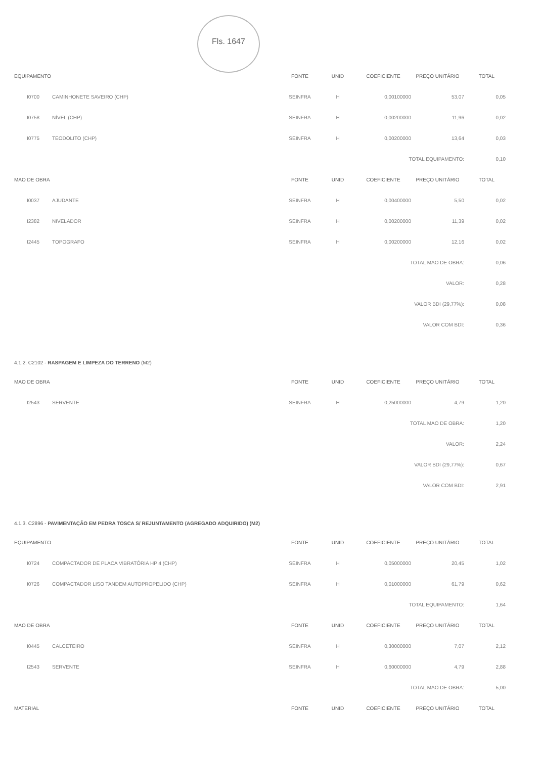Fls. 1647
| EQUIPAMENTO | | FONTE | UNID | COEFICIENTE | PREÇO UNITÁRIO | TOTAL | |
| --- | --- | --- | --- | --- | --- | --- | --- |
| I0700 | CAMINHONETE SAVEIRO (CHP) | SEINFRA | H | 0,00100000 | 53,07 | | 0,05 |
| I0758 | NÍVEL (CHP) | SEINFRA | H | 0,00200000 | 11,96 | | 0,02 |
| I0775 | TEODOLITO (CHP) | SEINFRA | H | 0,00200000 | 13,64 | | 0,03 |
| TOTAL EQUIPAMENTO: | | | | | | | 0,10 |
| MAO DE OBRA | | FONTE | UNID | COEFICIENTE | PREÇO UNITÁRIO | TOTAL | |
| I0037 | AJUDANTE | SEINFRA | H | 0,00400000 | 5,50 | | 0,02 |
| I2382 | NIVELADOR | SEINFRA | H | 0,00200000 | 11,39 | | 0,02 |
| I2445 | TOPOGRAFO | SEINFRA | H | 0,00200000 | 12,16 | | 0,02 |
| TOTAL MAO DE OBRA: | | | | | | | 0,06 |
| VALOR: | | | | | | | 0,28 |
| VALOR BDI (29,77%): | | | | | | | 0,08 |
| VALOR COM BDI: | | | | | | | 0,36 |
| 4.1.2. C2102 - RASPAGEM E LIMPEZA DO TERRENO (M2) | | | | | | | |
| MAO DE OBRA | | FONTE | UNID | COEFICIENTE | PREÇO UNITÁRIO | TOTAL | |
| I2543 | SERVENTE | SEINFRA | H | 0,25000000 | 4,79 | | 1,20 |
| TOTAL MAO DE OBRA: | | | | | | | 1,20 |
| VALOR: | | | | | | | 2,24 |
| VALOR BDI (29,77%): | | | | | | | 0,67 |
| VALOR COM BDI: | | | | | | | 2,91 |
| 4.1.3. C2896 - PAVIMENTAÇÃO EM PEDRA TOSCA S/ REJUNTAMENTO (AGREGADO ADQUIRIDO) (M2) | | | | | | | |
| EQUIPAMENTO | | FONTE | UNID | COEFICIENTE | PREÇO UNITÁRIO | TOTAL | |
| I0724 | COMPACTADOR DE PLACA VIBRATÓRIA HP 4 (CHP) | SEINFRA | H | 0,05000000 | 20,45 | | 1,02 |
| I0726 | COMPACTADOR LISO TANDEM AUTOPROPELIDO (CHP) | SEINFRA | H | 0,01000000 | 61,79 | | 0,62 |
| TOTAL EQUIPAMENTO: | | | | | | | 1,64 |
| MAO DE OBRA | | FONTE | UNID | COEFICIENTE | PREÇO UNITÁRIO | TOTAL | |
| I0445 | CALCETEIRO | SEINFRA | H | 0,30000000 | 7,07 | | 2,12 |
| I2543 | SERVENTE | SEINFRA | H | 0,60000000 | 4,79 | | 2,88 |
| TOTAL MAO DE OBRA: | | | | | | | 5,00 |
| MATERIAL | | FONTE | UNID | COEFICIENTE | PREÇO UNITÁRIO | TOTAL | |